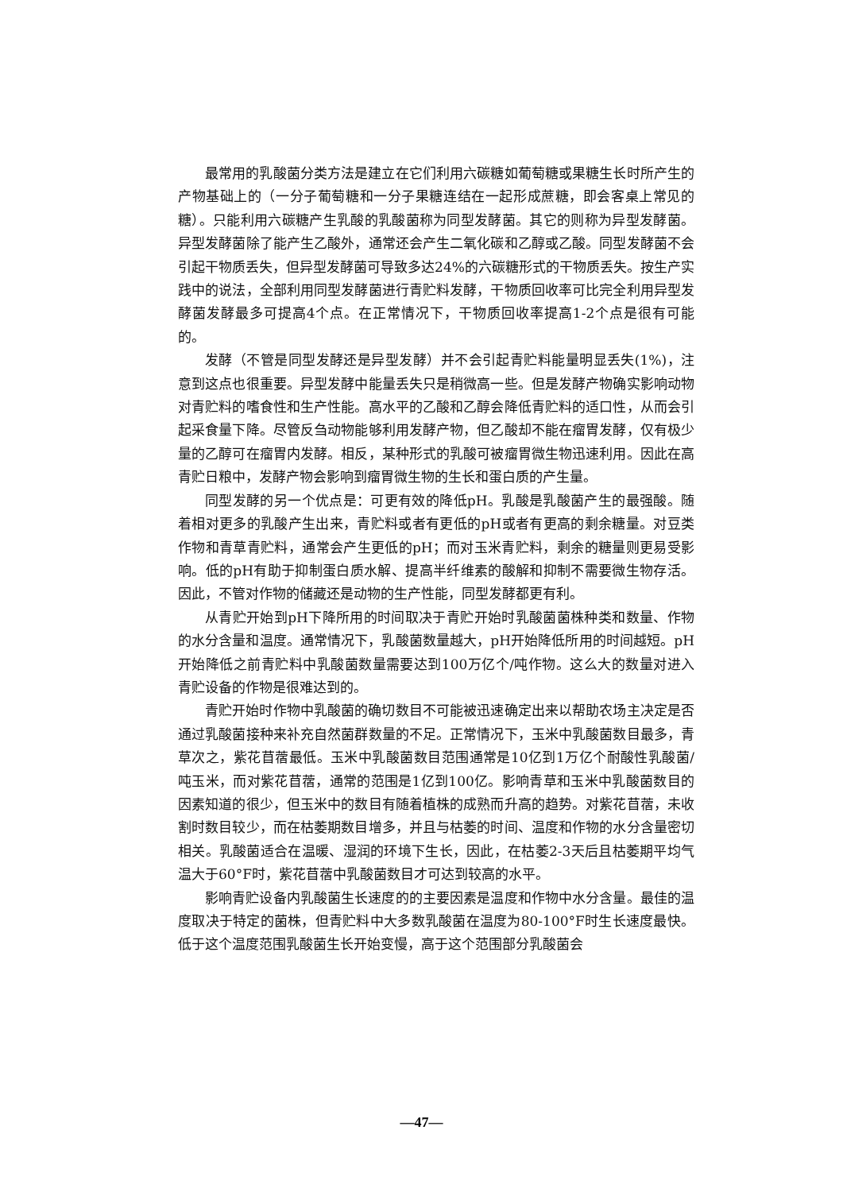最常用的乳酸菌分类方法是建立在它们利用六碳糖如葡萄糖或果糖生长时所产生的产物基础上的（一分子葡萄糖和一分子果糖连结在一起形成蔗糖，即会客桌上常见的糖）。只能利用六碳糖产生乳酸的乳酸菌称为同型发酵菌。其它的则称为异型发酵菌。异型发酵菌除了能产生乙酸外，通常还会产生二氧化碳和乙醇或乙酸。同型发酵菌不会引起干物质丢失，但异型发酵菌可导致多达24%的六碳糖形式的干物质丢失。按生产实践中的说法，全部利用同型发酵菌进行青贮料发酵，干物质回收率可比完全利用异型发酵菌发酵最多可提高4个点。在正常情况下，干物质回收率提高1-2个点是很有可能的。
发酵（不管是同型发酵还是异型发酵）并不会引起青贮料能量明显丢失(1%)，注意到这点也很重要。异型发酵中能量丢失只是稍微高一些。但是发酵产物确实影响动物对青贮料的嗜食性和生产性能。高水平的乙酸和乙醇会降低青贮料的适口性，从而会引起采食量下降。尽管反刍动物能够利用发酵产物，但乙酸却不能在瘤胃发酵，仅有极少量的乙醇可在瘤胃内发酵。相反，某种形式的乳酸可被瘤胃微生物迅速利用。因此在高青贮日粮中，发酵产物会影响到瘤胃微生物的生长和蛋白质的产生量。
同型发酵的另一个优点是：可更有效的降低pH。乳酸是乳酸菌产生的最强酸。随着相对更多的乳酸产生出来，青贮料或者有更低的pH或者有更高的剩余糖量。对豆类作物和青草青贮料，通常会产生更低的pH；而对玉米青贮料，剩余的糖量则更易受影响。低的pH有助于抑制蛋白质水解、提高半纤维素的酸解和抑制不需要微生物存活。因此，不管对作物的储藏还是动物的生产性能，同型发酵都更有利。
从青贮开始到pH下降所用的时间取决于青贮开始时乳酸菌菌株种类和数量、作物的水分含量和温度。通常情况下，乳酸菌数量越大，pH开始降低所用的时间越短。pH开始降低之前青贮料中乳酸菌数量需要达到100万亿个/吨作物。这么大的数量对进入青贮设备的作物是很难达到的。
青贮开始时作物中乳酸菌的确切数目不可能被迅速确定出来以帮助农场主决定是否通过乳酸菌接种来补充自然菌群数量的不足。正常情况下，玉米中乳酸菌数目最多，青草次之，紫花苜蓿最低。玉米中乳酸菌数目范围通常是10亿到1万亿个耐酸性乳酸菌/吨玉米，而对紫花苜蓿，通常的范围是1亿到100亿。影响青草和玉米中乳酸菌数目的因素知道的很少，但玉米中的数目有随着植株的成熟而升高的趋势。对紫花苜蓿，未收割时数目较少，而在枯萎期数目增多，并且与枯萎的时间、温度和作物的水分含量密切相关。乳酸菌适合在温暖、湿润的环境下生长，因此，在枯萎2-3天后且枯萎期平均气温大于60°F时，紫花苜蓿中乳酸菌数目才可达到较高的水平。
影响青贮设备内乳酸菌生长速度的的主要因素是温度和作物中水分含量。最佳的温度取决于特定的菌株，但青贮料中大多数乳酸菌在温度为80-100°F时生长速度最快。低于这个温度范围乳酸菌生长开始变慢，高于这个范围部分乳酸菌会
—47—